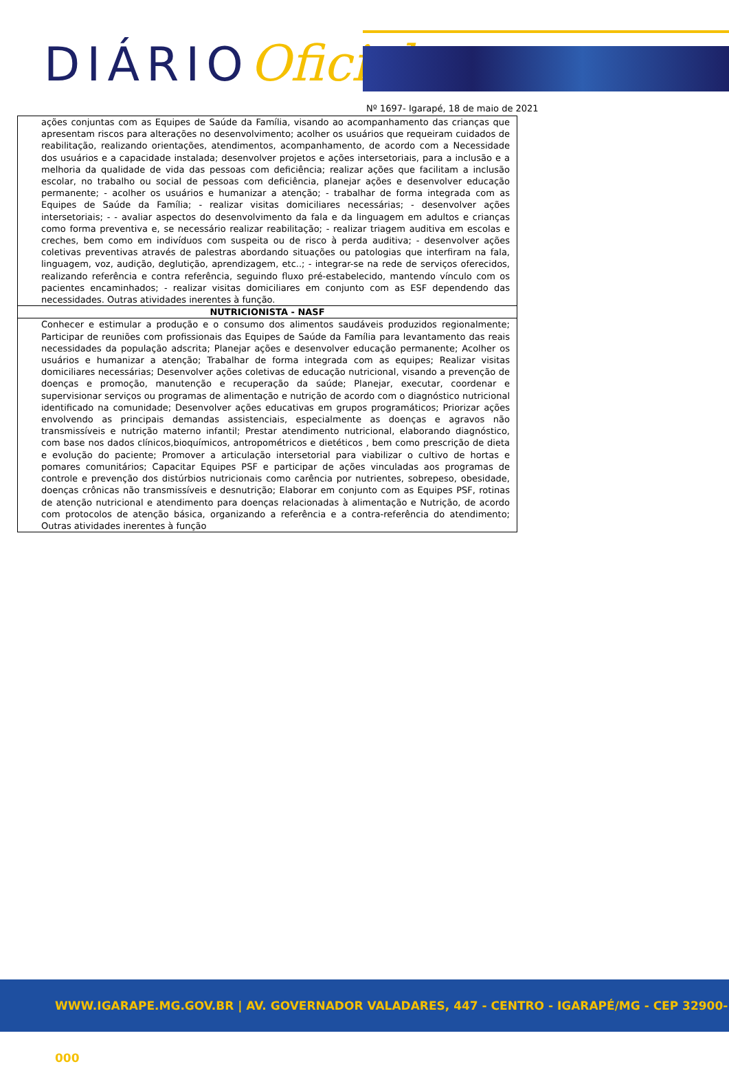DIÁRIOOficial
Nº 1697- Igarapé, 18 de maio de 2021
| ações conjuntas com as Equipes de Saúde da Família, visando ao acompanhamento das crianças que apresentam riscos para alterações no desenvolvimento; acolher os usuários que requeiram cuidados de reabilitação, realizando orientações, atendimentos, acompanhamento, de acordo com a Necessidade dos usuários e a capacidade instalada; desenvolver projetos e ações intersetoriais, para a inclusão e a melhoria da qualidade de vida das pessoas com deficiência; realizar ações que facilitam a inclusão escolar, no trabalho ou social de pessoas com deficiência, planejar ações e desenvolver educação permanente; - acolher os usuários e humanizar a atenção; - trabalhar de forma integrada com as Equipes de Saúde da Família; - realizar visitas domiciliares necessárias; - desenvolver ações intersetoriais; - - avaliar aspectos do desenvolvimento da fala e da linguagem em adultos e crianças como forma preventiva e, se necessário realizar reabilitação; - realizar triagem auditiva em escolas e creches, bem como em indivíduos com suspeita ou de risco à perda auditiva; - desenvolver ações coletivas preventivas através de palestras abordando situações ou patologias que interfiram na fala, linguagem, voz, audição, deglutição, aprendizagem, etc..; - integrar-se na rede de serviços oferecidos, realizando referência e contra referência, seguindo fluxo pré-estabelecido, mantendo vínculo com os pacientes encaminhados; - realizar visitas domiciliares em conjunto com as ESF dependendo das necessidades. Outras atividades inerentes à função. |
| NUTRICIONISTA - NASF |
| Conhecer e estimular a produção e o consumo dos alimentos saudáveis produzidos regionalmente; Participar de reuniões com profissionais das Equipes de Saúde da Família para levantamento das reais necessidades da população adscrita; Planejar ações e desenvolver educação permanente; Acolher os usuários e humanizar a atenção; Trabalhar de forma integrada com as equipes; Realizar visitas domiciliares necessárias; Desenvolver ações coletivas de educação nutricional, visando a prevenção de doenças e promoção, manutenção e recuperação da saúde; Planejar, executar, coordenar e supervisionar serviços ou programas de alimentação e nutrição de acordo com o diagnóstico nutricional identificado na comunidade; Desenvolver ações educativas em grupos programáticos; Priorizar ações envolvendo as principais demandas assistenciais, especialmente as doenças e agravos não transmissíveis e nutrição materno infantil; Prestar atendimento nutricional, elaborando diagnóstico, com base nos dados clínicos,bioquímicos, antropométricos e dietéticos , bem como prescrição de dieta e evolução do paciente; Promover a articulação intersetorial para viabilizar o cultivo de hortas e pomares comunitários; Capacitar Equipes PSF e participar de ações vinculadas aos programas de controle e prevenção dos distúrbios nutricionais como carência por nutrientes, sobrepeso, obesidade, doenças crônicas não transmissíveis e desnutrição; Elaborar em conjunto com as Equipes PSF, rotinas de atenção nutricional e atendimento para doenças relacionadas à alimentação e Nutrição, de acordo com protocolos de atenção básica, organizando a referência e a contra-referência do atendimento; Outras atividades inerentes à função |
WWW.IGARAPE.MG.GOV.BR | AV. GOVERNADOR VALADARES, 447 - CENTRO - IGARAPÉ/MG - CEP 32900-000